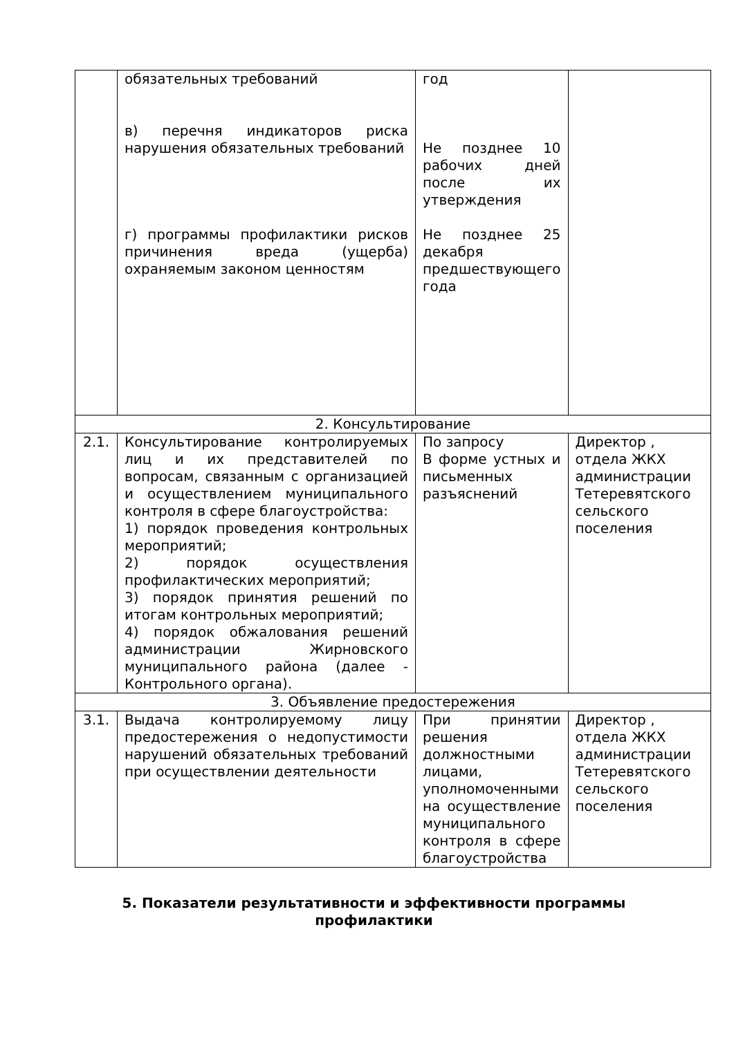| | обязательных требований в) перечня индикаторов риска нарушения обязательных требований г) программы профилактики рисков причинения вреда (ущерба) охраняемым законом ценностям | год Не позднее 10 рабочих дней после их утверждения Не позднее 25 декабря предшествующего года | |
| 2. Консультирование | | | |
| 2.1. | Консультирование контролируемых лиц и их представителей по вопросам, связанным с организацией и осуществлением муниципального контроля в сфере благоустройства: 1) порядок проведения контрольных мероприятий; 2) порядок осуществления профилактических мероприятий; 3) порядок принятия решений по итогам контрольных мероприятий; 4) порядок обжалования решений администрации Жирновского муниципального района (далее - Контрольного органа). | По запросу В форме устных и письменных разъяснений | Директор , отдела ЖКХ администрации Тетеревятского сельского поселения |
| 3. Объявление предостережения | | | |
| 3.1. | Выдача контролируемому лицу предостережения о недопустимости нарушений обязательных требований при осуществлении деятельности | При принятии решения должностными лицами, уполномоченными на осуществление муниципального контроля в сфере благоустройства | Директор , отдела ЖКХ администрации Тетеревятского сельского поселения |
5. Показатели результативности и эффективности программы профилактики